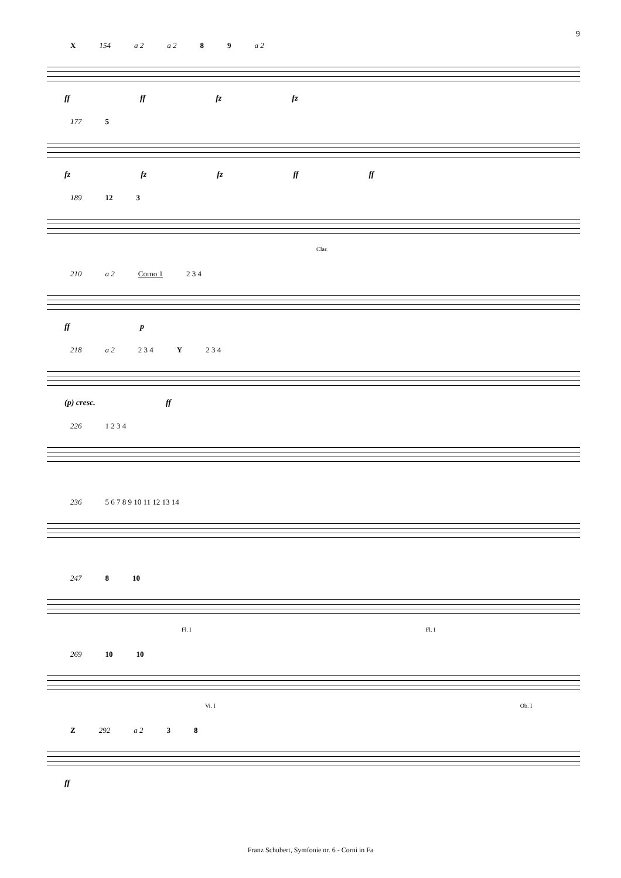9
X 154 a 2 a 2 8 9 a 2
ff ff fz fz
177 5
fz fz fz ff ff
189 12 3
Clar.
210 a 2 Corno 1 2 3 4
ff p
218 a 2 2 3 4 Y 2 3 4
(p) cresc. ff
226 1 2 3 4
236 5 6 7 8 9 10 11 12 13 14
247 8 10
Fl. I Fl. I
269 10 10
Vi. I Ob. I
Z 292 a 2 3 8
ff
Franz Schubert, Symfonie nr. 6 - Corni in Fa